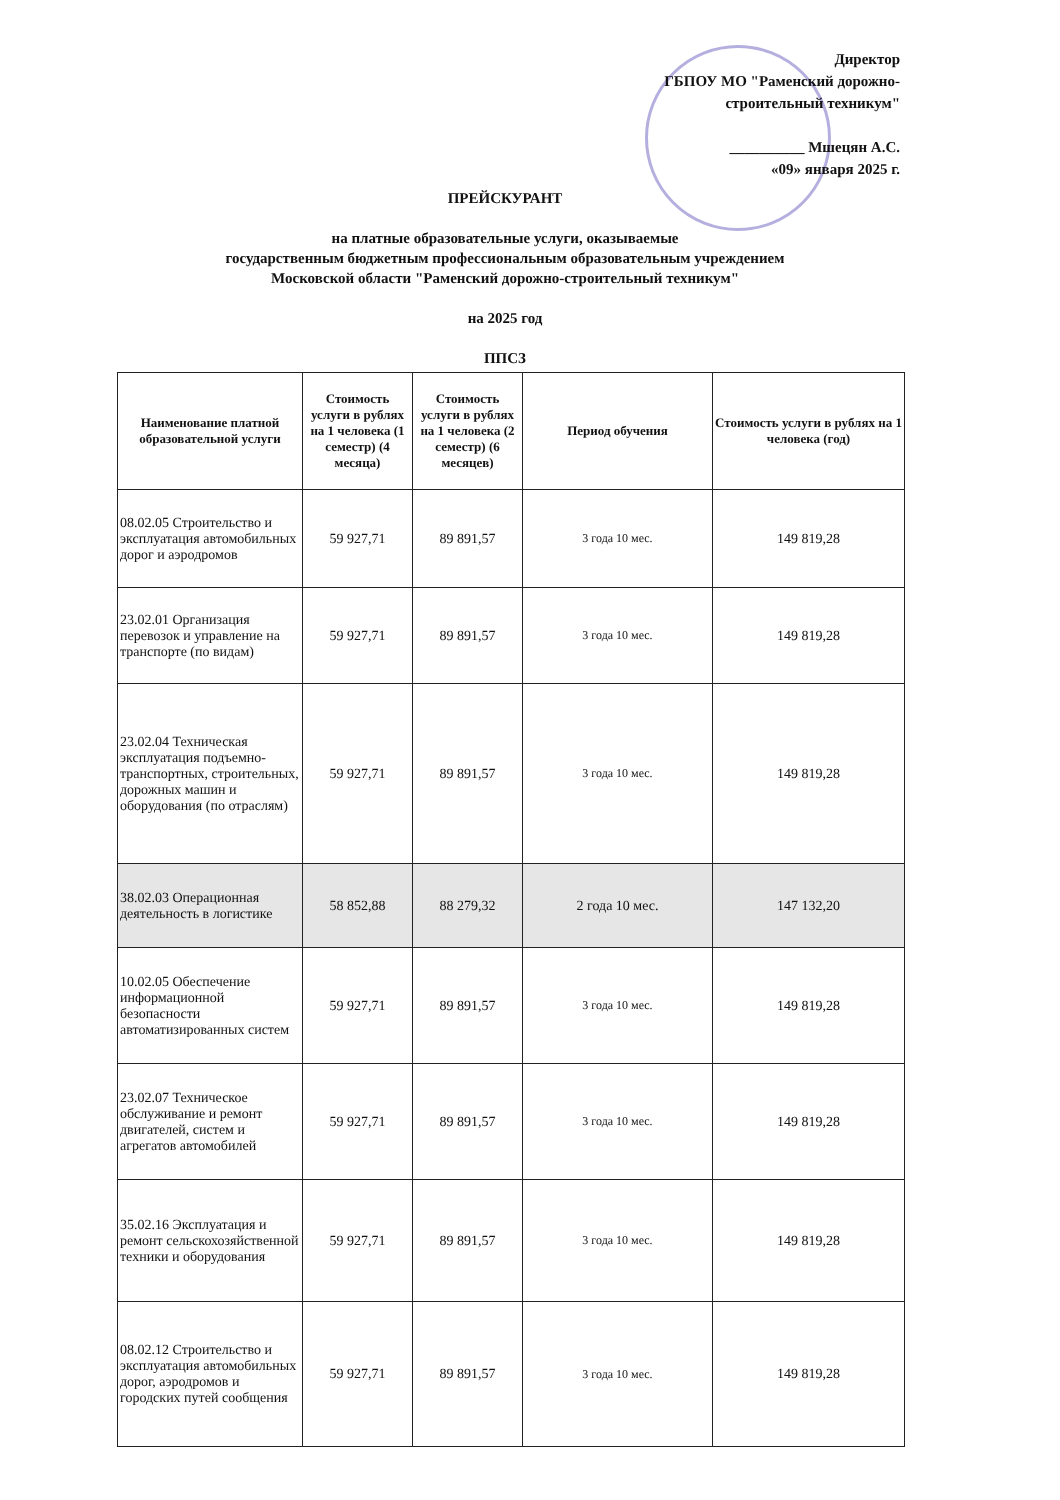Директор
ГБПОУ МО "Раменский дорожно-
строительный техникум"
__________ Мшецян А.С.
«09» января 2025 г.
ПРЕЙСКУРАНТ
на платные образовательные услуги, оказываемые
государственным бюджетным профессиональным образовательным учреждением
Московской области "Раменский дорожно-строительный техникум"
на 2025 год
ППСЗ
| Наименование платной образовательной услуги | Стоимость услуги в рублях на 1 человека (1 семестр) (4 месяца) | Стоимость услуги в рублях на 1 человека (2 семестр) (6 месяцев) | Период обучения | Стоимость услуги в рублях на 1 человека (год) |
| --- | --- | --- | --- | --- |
| 08.02.05 Строительство и эксплуатация автомобильных дорог и аэродромов | 59 927,71 | 89 891,57 | 3 года 10 мес. | 149 819,28 |
| 23.02.01 Организация перевозок и управление на транспорте (по видам) | 59 927,71 | 89 891,57 | 3 года 10 мес. | 149 819,28 |
| 23.02.04 Техническая эксплуатация подъемно-транспортных, строительных, дорожных машин и оборудования (по отраслям) | 59 927,71 | 89 891,57 | 3 года 10 мес. | 149 819,28 |
| 38.02.03 Операционная деятельность в логистике | 58 852,88 | 88 279,32 | 2 года 10 мес. | 147 132,20 |
| 10.02.05 Обеспечение информационной безопасности автоматизированных систем | 59 927,71 | 89 891,57 | 3 года 10 мес. | 149 819,28 |
| 23.02.07 Техническое обслуживание и ремонт двигателей, систем и агрегатов автомобилей | 59 927,71 | 89 891,57 | 3 года 10 мес. | 149 819,28 |
| 35.02.16 Эксплуатация и ремонт сельскохозяйственной техники и оборудования | 59 927,71 | 89 891,57 | 3 года 10 мес. | 149 819,28 |
| 08.02.12 Строительство и эксплуатация автомобильных дорог, аэродромов и городских путей сообщения | 59 927,71 | 89 891,57 | 3 года 10 мес. | 149 819,28 |